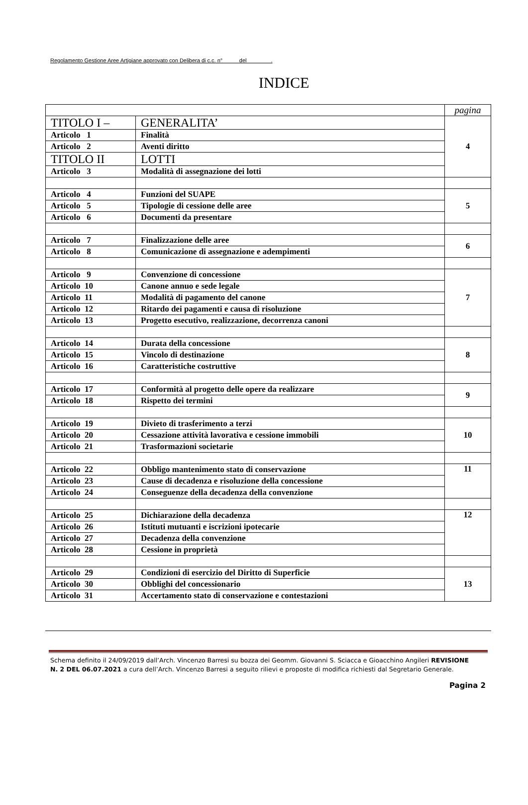Regolamento Gestione Aree Artigiane approvato con Delibera di c.c. n° del .
INDICE
| | | pagina |
| TITOLO I – | GENERALITA’ | 4 |
| Articolo 1 | Finalità | |
| Articolo 2 | Aventi diritto | |
| TITOLO II | LOTTI | |
| Articolo 3 | Modalità di assegnazione dei lotti | |
| Articolo 4 | Funzioni del SUAPE | 5 |
| Articolo 5 | Tipologie di cessione delle aree | |
| Articolo 6 | Documenti da presentare | |
| Articolo 7 | Finalizzazione delle aree | 6 |
| Articolo 8 | Comunicazione di assegnazione e adempimenti | |
| Articolo 9 | Convenzione di concessione | 7 |
| Articolo 10 | Canone annuo e sede legale | |
| Articolo 11 | Modalità di pagamento del canone | |
| Articolo 12 | Ritardo dei pagamenti e causa di risoluzione | |
| Articolo 13 | Progetto esecutivo, realizzazione, decorrenza canoni | |
| Articolo 14 | Durata della concessione | 8 |
| Articolo 15 | Vincolo di destinazione | |
| Articolo 16 | Caratteristiche costruttive | |
| Articolo 17 | Conformità al progetto delle opere da realizzare | 9 |
| Articolo 18 | Rispetto dei termini | |
| Articolo 19 | Divieto di trasferimento a terzi | 10 |
| Articolo 20 | Cessazione attività lavorativa e cessione immobili | |
| Articolo 21 | Trasformazioni societarie | |
| Articolo 22 | Obbligo mantenimento stato di conservazione | 11 |
| Articolo 23 | Cause di decadenza e risoluzione della concessione | |
| Articolo 24 | Conseguenze della decadenza della convenzione | |
| Articolo 25 | Dichiarazione della decadenza | 12 |
| Articolo 26 | Istituti mutuanti e iscrizioni ipotecarie | |
| Articolo 27 | Decadenza della convenzione | |
| Articolo 28 | Cessione in proprietà | |
| Articolo 29 | Condizioni di esercizio del Diritto di Superficie | 13 |
| Articolo 30 | Obblighi del concessionario | |
| Articolo 31 | Accertamento stato di conservazione e contestazioni | |
Schema definito il 24/09/2019 dall’Arch. Vincenzo Barresi su bozza dei Geomm. Giovanni S. Sciacca e Gioacchino Angileri REVISIONE N. 2 DEL 06.07.2021 a cura dell’Arch. Vincenzo Barresi a seguito rilievi e proposte di modifica richiesti dal Segretario Generale.
Pagina 2